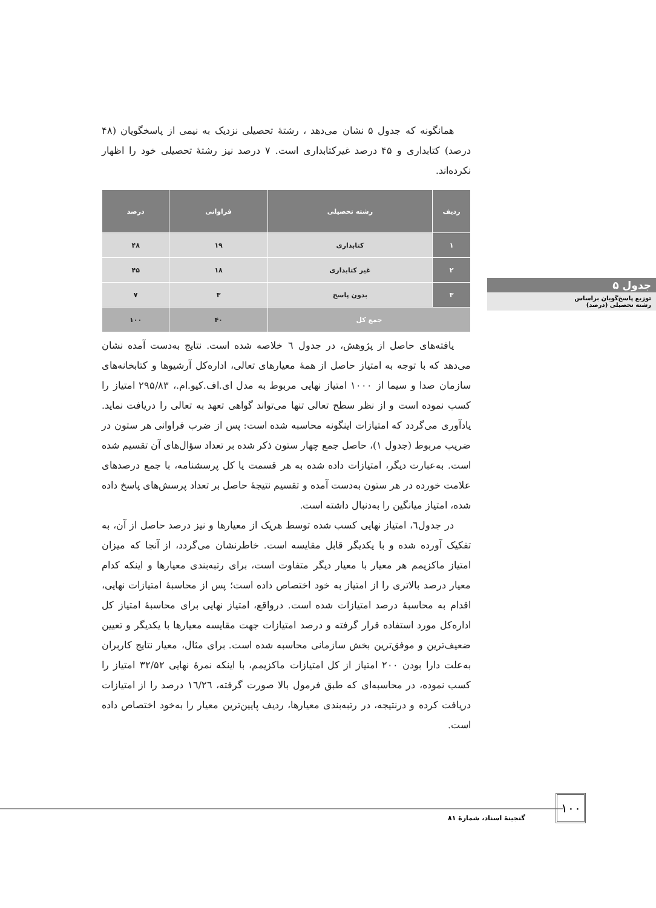همانگونه که جدول ۵ نشان می‌دهد ، رشتهٔ تحصیلی نزدیک به نیمی از پاسخگویان (۴۸ درصد) کتابداری و ۴۵ درصد غیرکتابداری است. ۷ درصد نیز رشتهٔ تحصیلی خود را اظهار نکرده‌اند.
| ردیف | رشته تحصیلی | فراوانی | درصد |
| --- | --- | --- | --- |
| ۱ | کتابداری | ۱۹ | ۴۸ |
| ۲ | غیر کتابداری | ۱۸ | ۴۵ |
| ۳ | بدون پاسخ | ۳ | ۷ |
| جمع کل | | ۴۰ | ۱۰۰ |
یافته‌های حاصل از پژوهش، در جدول ٦ خلاصه شده است. نتایج به‌دست آمده نشان می‌دهد که با توجه به امتیاز حاصل از همهٔ معیارهای تعالی، اداره‌کل آرشیوها و کتابخانه‌های سازمان صدا و سیما از ۱۰۰۰ امتیاز نهایی مربوط به مدل ای.اف.کیو.ام.، ۲۹۵/۸۳ امتیاز را کسب نموده است و از نظر سطح تعالی تنها می‌تواند گواهی تعهد به تعالی را دریافت نماید. یادآوری می‌گردد که امتیازات اینگونه محاسبه شده است: پس از ضرب فراوانی هر ستون در ضریب مربوط (جدول ۱)، حاصل جمع چهار ستون ذکر شده بر تعداد سؤال‌های آن تقسیم شده است. به‌عبارت دیگر، امتیازات داده شده به هر قسمت یا کل پرسشنامه، با جمع درصدهای علامت خورده در هر ستون به‌دست آمده و تقسیم نتیجهٔ حاصل بر تعداد پرسش‌های پاسخ داده شده، امتیاز میانگین را به‌دنبال داشته است.
در جدول٦، امتیاز نهایی کسب شده توسط هریک از معیارها و نیز درصد حاصل از آن، به تفکیک آورده شده و با یکدیگر قابل مقایسه است. خاطرنشان می‌گردد، از آنجا که میزان امتیاز ماکزیمم هر معیار با معیار دیگر متفاوت است، برای رتبه‌بندی معیارها و اینکه کدام معیار درصد بالاتری را از امتیاز به خود اختصاص داده است؛ پس از محاسبهٔ امتیازات نهایی، اقدام به محاسبهٔ درصد امتیازات شده است. درواقع، امتیاز نهایی برای محاسبهٔ امتیاز کل اداره‌کل مورد استفاده قرار گرفته و درصد امتیازات جهت مقایسه معیارها با یکدیگر و تعیین ضعیف‌ترین و موفق‌ترین بخش سازمانی محاسبه شده است. برای مثال، معیار نتایج کاربران به‌علت دارا بودن ۲۰۰ امتیاز از کل امتیازات ماکزیمم، با اینکه نمرهٔ نهایی ۳۲/۵۲ امتیاز را کسب نموده، در محاسبه‌ای که طبق فرمول بالا صورت گرفته، ١٦/٢٦ درصد را از امتیازات دریافت کرده و درنتیجه، در رتبه‌بندی معیارها، ردیف پایین‌ترین معیار را به‌خود اختصاص داده است.
جدول ۵
توزیع پاسخ‌گویان براساس
رشته تحصیلی (درصد)
۱۰۰
گنجینهٔ اسناد، شمارهٔ ۸۱